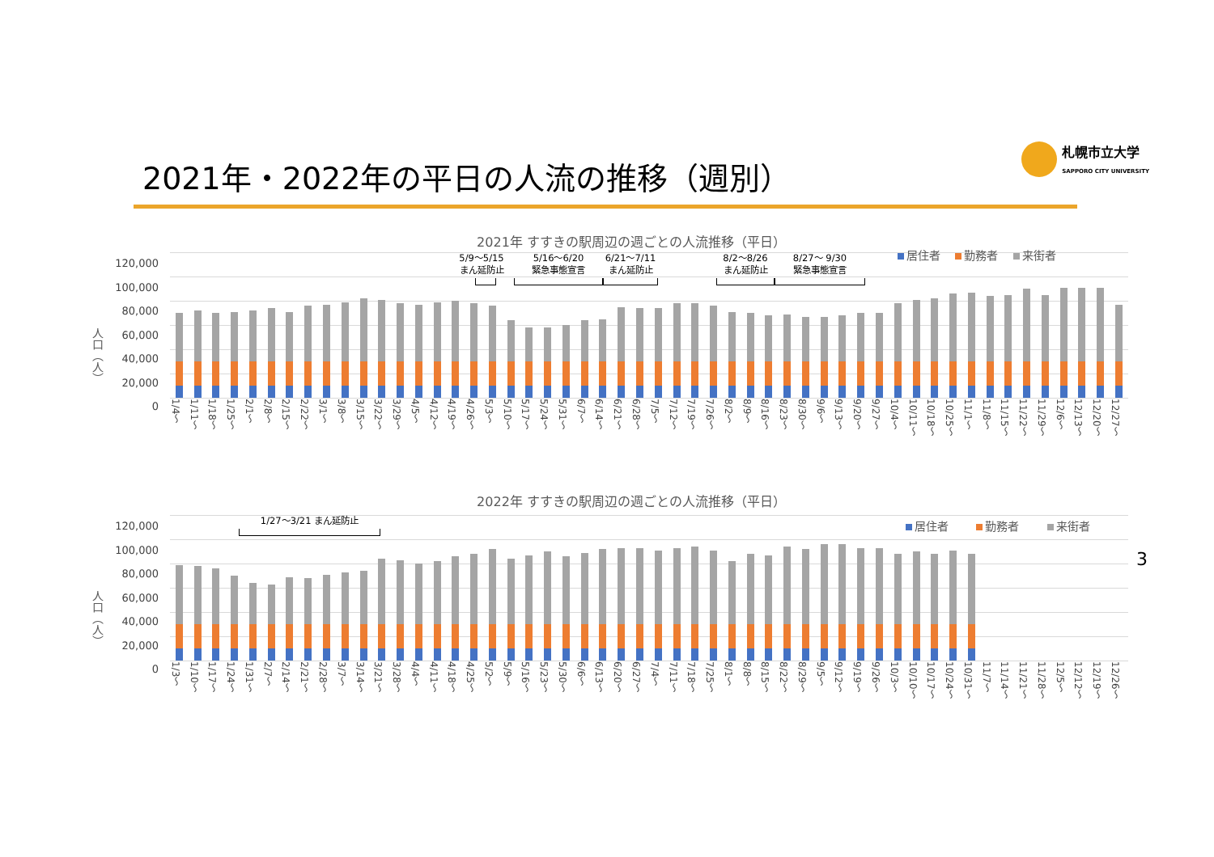2021年・2022年の平日の人流の推移（週別）
札幌市立大学
SAPPORO CITY UNIVERSITY
2021年 すすきの駅周辺の週ごとの人流推移（平日）
居住者 勤務者 来街者
人口（人）
120,000
100,000
80,000
60,000
40,000
20,000
0
5/9〜5/15
まん延防止
5/16〜6/20
緊急事態宣言
6/21〜7/11
まん延防止
8/2〜8/26
まん延防止
8/27〜 9/30
緊急事態宣言
1/4〜 1/11〜 1/18〜 1/25〜 2/1〜 2/8〜 2/15〜 2/22〜 3/1〜 3/8〜 3/15〜 3/22〜 3/29〜 4/5〜 4/12〜 4/19〜 4/26〜 5/3〜 5/10〜 5/17〜 5/24〜 5/31〜 6/7〜 6/14〜 6/21〜 6/28〜 7/5〜 7/12〜 7/19〜 7/26〜 8/2〜 8/9〜 8/16〜 8/23〜 8/30〜 9/6〜 9/13〜 9/20〜 9/27〜 10/4〜 10/11〜 10/18〜 10/25〜 11/1〜 11/8〜 11/15〜 11/22〜 11/29〜 12/6〜 12/13〜 12/20〜 12/27〜
2022年 すすきの駅周辺の週ごとの人流推移（平日）
居住者 勤務者 来街者
人口（人）
120,000
100,000
80,000
60,000
40,000
20,000
0
1/27〜3/21 まん延防止
1/3〜 1/10〜 1/17〜 1/24〜 1/31〜 2/7〜 2/14〜 2/21〜 2/28〜 3/7〜 3/14〜 3/21〜 3/28〜 4/4〜 4/11〜 4/18〜 4/25〜 5/2〜 5/9〜 5/16〜 5/23〜 5/30〜 6/6〜 6/13〜 6/20〜 6/27〜 7/4〜 7/11〜 7/18〜 7/25〜 8/1〜 8/8〜 8/15〜 8/22〜 8/29〜 9/5〜 9/12〜 9/19〜 9/26〜 10/3〜 10/10〜 10/17〜 10/24〜 10/31〜 11/7〜 11/14〜 11/21〜 11/28〜 12/5〜 12/12〜 12/19〜 12/26〜
3